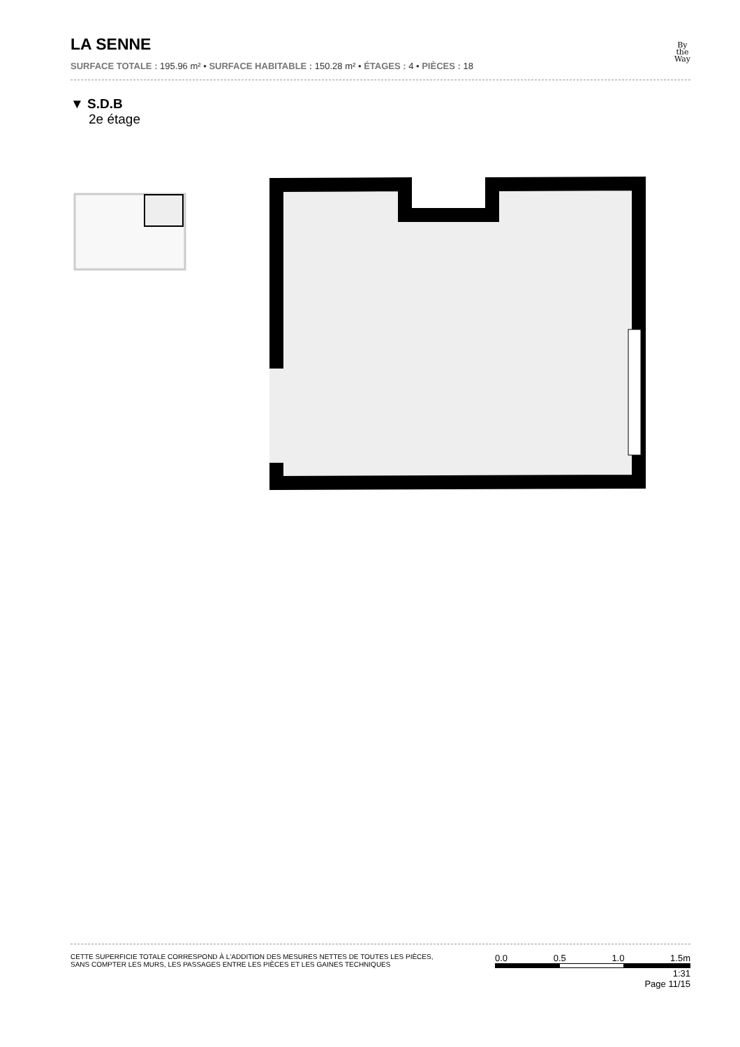LA SENNE
SURFACE TOTALE : 195.96 m² • SURFACE HABITABLE : 150.28 m² • ÉTAGES : 4 • PIÈCES : 18
By
the
Way
▼ S.D.B
2e étage
CETTE SUPERFICIE TOTALE CORRESPOND À L'ADDITION DES MESURES NETTES DE TOUTES LES PIÈCES,
SANS COMPTER LES MURS, LES PASSAGES ENTRE LES PIÈCES ET LES GAINES TECHNIQUES
0.0 0.5 1.0 1.5m
1:31
Page 11/15